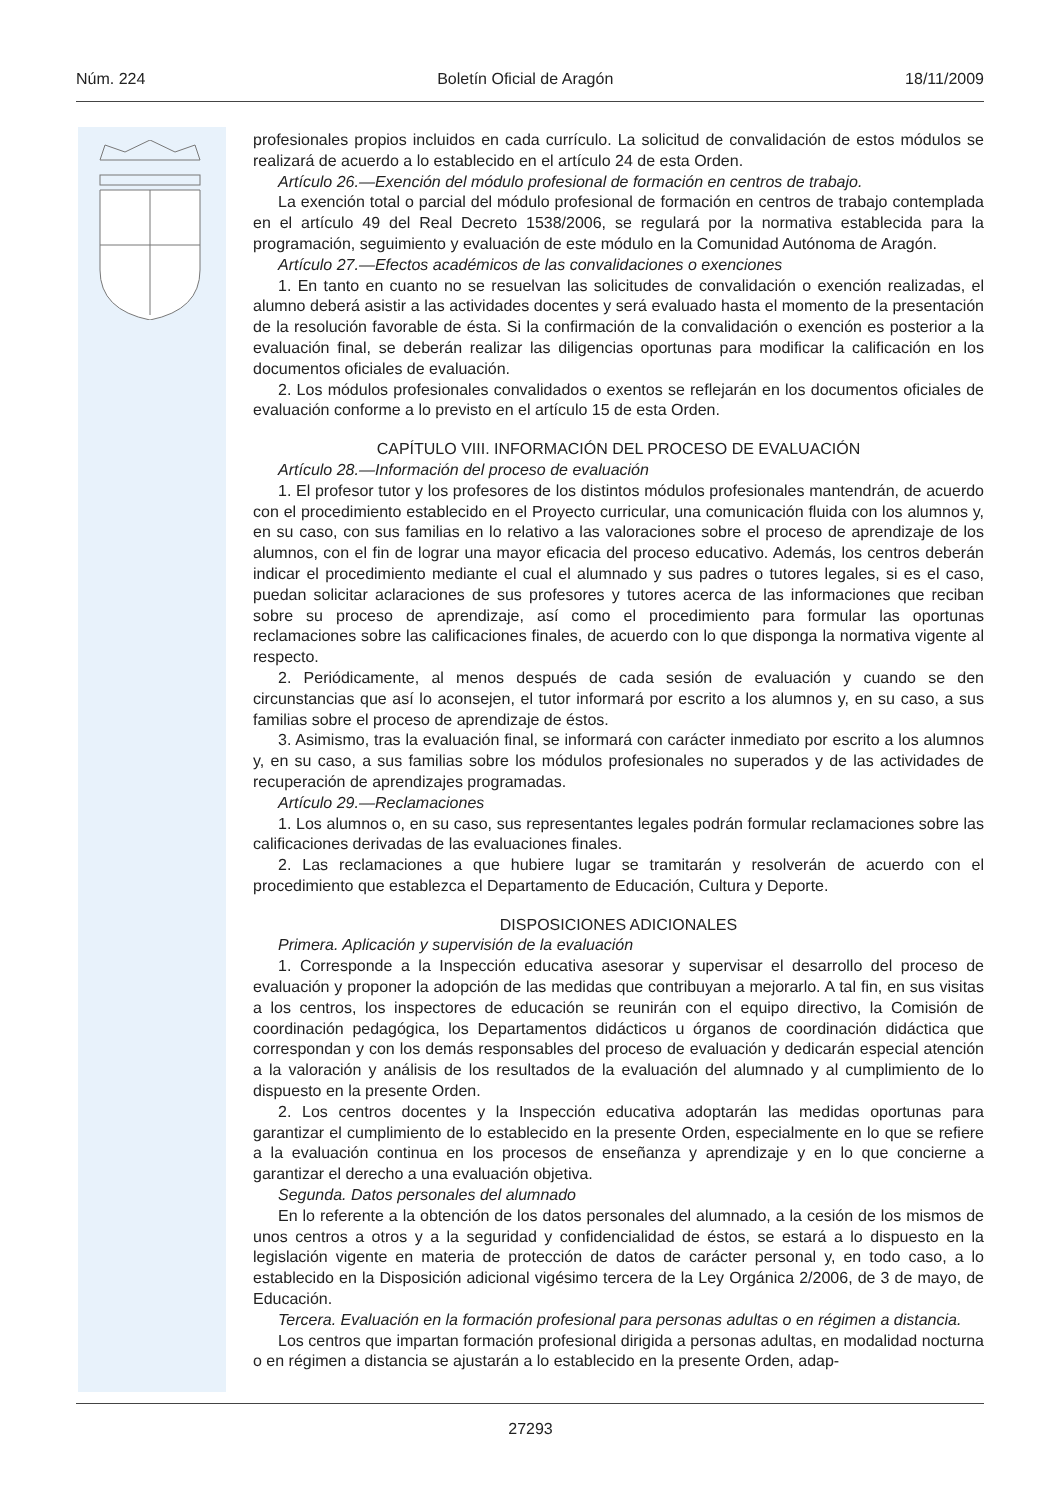Núm. 224 Boletín Oficial de Aragón 18/11/2009
profesionales propios incluidos en cada currículo. La solicitud de convalidación de estos módulos se realizará de acuerdo a lo establecido en el artículo 24 de esta Orden.
Artículo 26.—Exención del módulo profesional de formación en centros de trabajo.
La exención total o parcial del módulo profesional de formación en centros de trabajo contemplada en el artículo 49 del Real Decreto 1538/2006, se regulará por la normativa establecida para la programación, seguimiento y evaluación de este módulo en la Comunidad Autónoma de Aragón.
Artículo 27.—Efectos académicos de las convalidaciones o exenciones
1. En tanto en cuanto no se resuelvan las solicitudes de convalidación o exención realizadas, el alumno deberá asistir a las actividades docentes y será evaluado hasta el momento de la presentación de la resolución favorable de ésta. Si la confirmación de la convalidación o exención es posterior a la evaluación final, se deberán realizar las diligencias oportunas para modificar la calificación en los documentos oficiales de evaluación.
2. Los módulos profesionales convalidados o exentos se reflejarán en los documentos oficiales de evaluación conforme a lo previsto en el artículo 15 de esta Orden.
CAPÍTULO VIII. INFORMACIÓN DEL PROCESO DE EVALUACIÓN
Artículo 28.—Información del proceso de evaluación
1. El profesor tutor y los profesores de los distintos módulos profesionales mantendrán, de acuerdo con el procedimiento establecido en el Proyecto curricular, una comunicación fluida con los alumnos y, en su caso, con sus familias en lo relativo a las valoraciones sobre el proceso de aprendizaje de los alumnos, con el fin de lograr una mayor eficacia del proceso educativo. Además, los centros deberán indicar el procedimiento mediante el cual el alumnado y sus padres o tutores legales, si es el caso, puedan solicitar aclaraciones de sus profesores y tutores acerca de las informaciones que reciban sobre su proceso de aprendizaje, así como el procedimiento para formular las oportunas reclamaciones sobre las calificaciones finales, de acuerdo con lo que disponga la normativa vigente al respecto.
2. Periódicamente, al menos después de cada sesión de evaluación y cuando se den circunstancias que así lo aconsejen, el tutor informará por escrito a los alumnos y, en su caso, a sus familias sobre el proceso de aprendizaje de éstos.
3. Asimismo, tras la evaluación final, se informará con carácter inmediato por escrito a los alumnos y, en su caso, a sus familias sobre los módulos profesionales no superados y de las actividades de recuperación de aprendizajes programadas.
Artículo 29.—Reclamaciones
1. Los alumnos o, en su caso, sus representantes legales podrán formular reclamaciones sobre las calificaciones derivadas de las evaluaciones finales.
2. Las reclamaciones a que hubiere lugar se tramitarán y resolverán de acuerdo con el procedimiento que establezca el Departamento de Educación, Cultura y Deporte.
DISPOSICIONES ADICIONALES
Primera. Aplicación y supervisión de la evaluación
1. Corresponde a la Inspección educativa asesorar y supervisar el desarrollo del proceso de evaluación y proponer la adopción de las medidas que contribuyan a mejorarlo. A tal fin, en sus visitas a los centros, los inspectores de educación se reunirán con el equipo directivo, la Comisión de coordinación pedagógica, los Departamentos didácticos u órganos de coordinación didáctica que correspondan y con los demás responsables del proceso de evaluación y dedicarán especial atención a la valoración y análisis de los resultados de la evaluación del alumnado y al cumplimiento de lo dispuesto en la presente Orden.
2. Los centros docentes y la Inspección educativa adoptarán las medidas oportunas para garantizar el cumplimiento de lo establecido en la presente Orden, especialmente en lo que se refiere a la evaluación continua en los procesos de enseñanza y aprendizaje y en lo que concierne a garantizar el derecho a una evaluación objetiva.
Segunda. Datos personales del alumnado
En lo referente a la obtención de los datos personales del alumnado, a la cesión de los mismos de unos centros a otros y a la seguridad y confidencialidad de éstos, se estará a lo dispuesto en la legislación vigente en materia de protección de datos de carácter personal y, en todo caso, a lo establecido en la Disposición adicional vigésimo tercera de la Ley Orgánica 2/2006, de 3 de mayo, de Educación.
Tercera. Evaluación en la formación profesional para personas adultas o en régimen a distancia.
Los centros que impartan formación profesional dirigida a personas adultas, en modalidad nocturna o en régimen a distancia se ajustarán a lo establecido en la presente Orden, adap-
27293